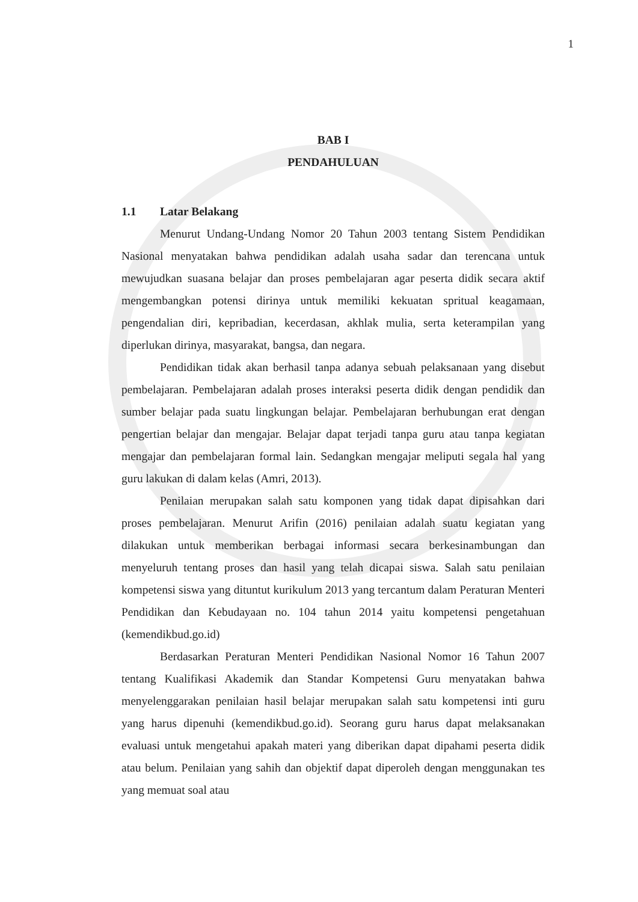1
BAB I
PENDAHULUAN
1.1 Latar Belakang
Menurut Undang-Undang Nomor 20 Tahun 2003 tentang Sistem Pendidikan Nasional menyatakan bahwa pendidikan adalah usaha sadar dan terencana untuk mewujudkan suasana belajar dan proses pembelajaran agar peserta didik secara aktif mengembangkan potensi dirinya untuk memiliki kekuatan spritual keagamaan, pengendalian diri, kepribadian, kecerdasan, akhlak mulia, serta keterampilan yang diperlukan dirinya, masyarakat, bangsa, dan negara.
Pendidikan tidak akan berhasil tanpa adanya sebuah pelaksanaan yang disebut pembelajaran. Pembelajaran adalah proses interaksi peserta didik dengan pendidik dan sumber belajar pada suatu lingkungan belajar. Pembelajaran berhubungan erat dengan pengertian belajar dan mengajar. Belajar dapat terjadi tanpa guru atau tanpa kegiatan mengajar dan pembelajaran formal lain. Sedangkan mengajar meliputi segala hal yang guru lakukan di dalam kelas (Amri, 2013).
Penilaian merupakan salah satu komponen yang tidak dapat dipisahkan dari proses pembelajaran. Menurut Arifin (2016) penilaian adalah suatu kegiatan yang dilakukan untuk memberikan berbagai informasi secara berkesinambungan dan menyeluruh tentang proses dan hasil yang telah dicapai siswa. Salah satu penilaian kompetensi siswa yang dituntut kurikulum 2013 yang tercantum dalam Peraturan Menteri Pendidikan dan Kebudayaan no. 104 tahun 2014 yaitu kompetensi pengetahuan (kemendikbud.go.id)
Berdasarkan Peraturan Menteri Pendidikan Nasional Nomor 16 Tahun 2007 tentang Kualifikasi Akademik dan Standar Kompetensi Guru menyatakan bahwa menyelenggarakan penilaian hasil belajar merupakan salah satu kompetensi inti guru yang harus dipenuhi (kemendikbud.go.id). Seorang guru harus dapat melaksanakan evaluasi untuk mengetahui apakah materi yang diberikan dapat dipahami peserta didik atau belum. Penilaian yang sahih dan objektif dapat diperoleh dengan menggunakan tes yang memuat soal atau